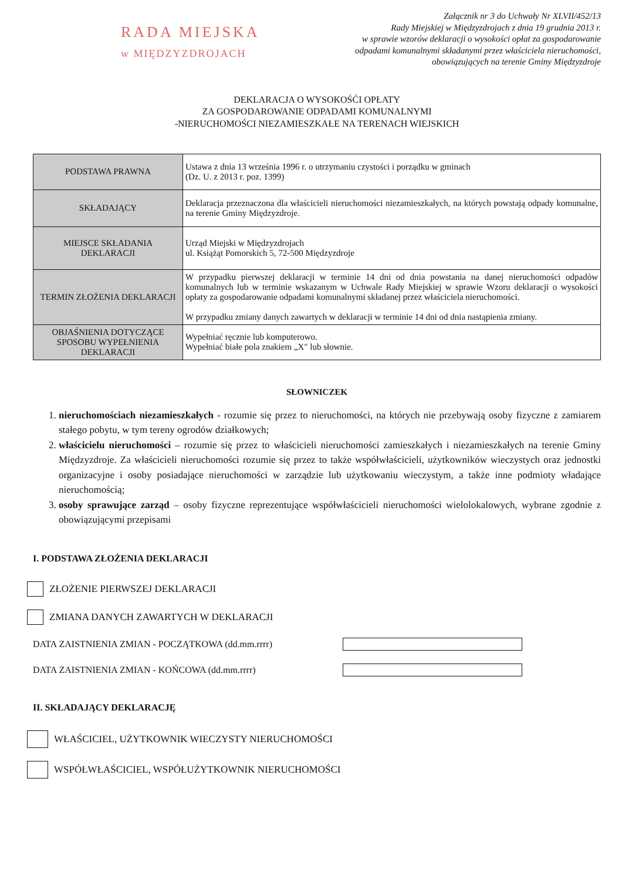RADA MIEJSKA
w MIĘDZYZDROJACH
Załącznik nr 3 do Uchwały Nr XLVII/452/13
Rady Miejskiej w Międzyzdrojach z dnia 19 grudnia 2013 r.
w sprawie wzorów deklaracji o wysokości opłat za gospodarowanie
odpadami komunalnymi składanymi przez właściciela nieruchomości,
obowiązujących na terenie Gminy Międzyzdroje
DEKLARACJA O WYSOKOŚĆI OPŁATY
ZA GOSPODAROWANIE ODPADAMI KOMUNALNYMI
-NIERUCHOMOŚCI NIEZAMIESZKAŁE NA TERENACH WIEJSKICH
| PODSTAWA PRAWNA | Ustawa z dnia 13 września 1996 r. o utrzymaniu czystości i porządku w gminach (Dz. U. z 2013 r. poz. 1399) |
| SKŁADAJĄCY | Deklaracja przeznaczona dla właścicieli nieruchomości niezamieszkałych, na których powstają odpady komunalne, na terenie Gminy Międzyzdroje. |
| MIEJSCE SKŁADANIA DEKLARACJI | Urząd Miejski w Międzyzdrojach ul. Książąt Pomorskich 5, 72-500 Międzyzdroje |
| TERMIN ZŁOŻENIA DEKLARACJI | W przypadku pierwszej deklaracji w terminie 14 dni od dnia powstania na danej nieruchomości odpadów komunalnych lub w terminie wskazanym w Uchwale Rady Miejskiej w sprawie Wzoru deklaracji o wysokości opłaty za gospodarowanie odpadami komunalnymi składanej przez właściciela nieruchomości. W przypadku zmiany danych zawartych w deklaracji w terminie 14 dni od dnia nastąpienia zmiany. |
| OBJAŚNIENIA DOTYCZĄCE SPOSOBU WYPEŁNIENIA DEKLARACJI | Wypełniać ręcznie lub komputerowo. Wypełniać białe pola znakiem „X" lub słownie. |
SŁOWNICZEK
1. nieruchomościach niezamieszkałych - rozumie się przez to nieruchomości, na których nie przebywają osoby fizyczne z zamiarem stałego pobytu, w tym tereny ogrodów działkowych;
2. właścicielu nieruchomości – rozumie się przez to właścicieli nieruchomości zamieszkałych i niezamieszkałych na terenie Gminy Międzyzdroje. Za właścicieli nieruchomości rozumie się przez to także współwłaścicieli, użytkowników wieczystych oraz jednostki organizacyjne i osoby posiadające nieruchomości w zarządzie lub użytkowaniu wieczystym, a także inne podmioty władające nieruchomością;
3. osoby sprawujące zarząd – osoby fizyczne reprezentujące współwłaścicieli nieruchomości wielolokalowych, wybrane zgodnie z obowiązującymi przepisami
I. PODSTAWA ZŁOŻENIA DEKLARACJI
ZŁOŻENIE PIERWSZEJ DEKLARACJI
ZMIANA DANYCH ZAWARTYCH W DEKLARACJI
DATA ZAISTNIENIA ZMIAN - POCZĄTKOWA (dd.mm.rrrr)
DATA ZAISTNIENIA ZMIAN - KOŃCOWA (dd.mm.rrrr)
II. SKŁADAJĄCY DEKLARACJĘ
WŁAŚCICIEL, UŻYTKOWNIK WIECZYSTY NIERUCHOMOŚCI
WSPÓŁWŁAŚCICIEL, WSPÓŁUŻYTKOWNIK NIERUCHOMOŚCI